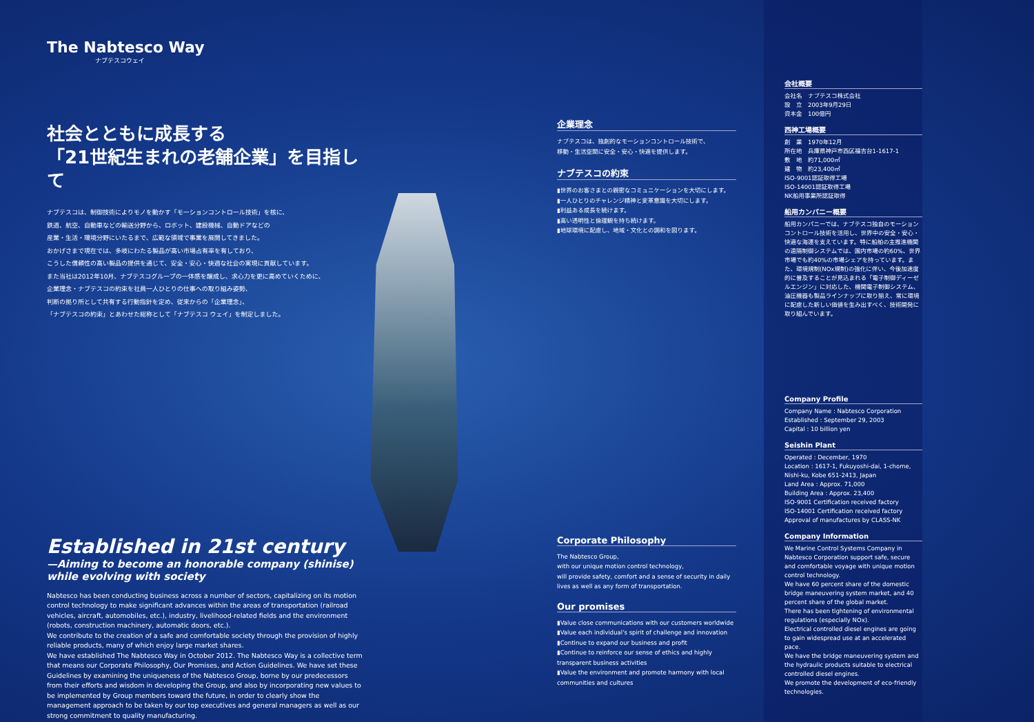The Nabtesco Way
ナブテスコウェイ
社会とともに成長する
「21世紀生まれの老舗企業」を目指して
ナブテスコは、制御技術によりモノを動かす「モーションコントロール技術」を核に、
鉄道、航空、自動車などの輸送分野から、ロボット、建設機械、自動ドアなどの
産業・生活・環境分野にいたるまで、広範な領域で事業を展開してきました。
おかげさまで現在では、多岐にわたる製品が高い市場占有率を有しており、
こうした信頼性の高い製品の提供を通じて、安全・安心・快適な社会の実現に貢献しています。
また当社は2012年10月、ナブテスコグループの一体感を醸成し、求心力を更に高めていくために、
企業理念・ナブテスコの約束を社員一人ひとりの仕事への取り組み姿勢、
判断の拠り所として共有する行動指針を定め、従来からの「企業理念」、
「ナブテスコの約束」とあわせた総称として「ナブテスコ ウェイ」を制定しました。
Established in 21st century
—Aiming to become an honorable company (shinise)
while evolving with society
Nabtesco has been conducting business across a number of sectors, capitalizing on its motion control technology to make significant advances within the areas of transportation (railroad vehicles, aircraft, automobiles, etc.), industry, livelihood-related fields and the environment (robots, construction machinery, automatic doors, etc.).
We contribute to the creation of a safe and comfortable society through the provision of highly reliable products, many of which enjoy large market shares.
We have established The Nabtesco Way in October 2012. The Nabtesco Way is a collective term that means our Corporate Philosophy, Our Promises, and Action Guidelines. We have set these Guidelines by examining the uniqueness of the Nabtesco Group, borne by our predecessors from their efforts and wisdom in developing the Group, and also by incorporating new values to be implemented by Group members toward the future, in order to clearly show the management approach to be taken by our top executives and general managers as well as our strong commitment to quality manufacturing.
企業理念
ナブテスコは、独創的なモーションコントロール技術で、
移動・生活空間に安全・安心・快適を提供します。
ナブテスコの約束
▮世界のお客さまとの親密なコミュニケーションを大切にします。
▮一人ひとりのチャレンジ精神と変革意識を大切にします。
▮利益ある成長を続けます。
▮高い透明性と倫理観を持ち続けます。
▮地球環境に配慮し、地域・文化との調和を図ります。
Corporate Philosophy
The Nabtesco Group,
with our unique motion control technology,
will provide safety, comfort and a sense of security in daily lives as well as any form of transportation.
Our promises
▮Value close communications with our customers worldwide
▮Value each individual's spirit of challenge and innovation
▮Continue to expand our business and profit
▮Continue to reinforce our sense of ethics and highly transparent business activities
▮Value the environment and promote harmony with local communities and cultures
会社概要
会社名　ナブテスコ株式会社
設　立　2003年9月29日
資本金　100億円
西神工場概要
創　業　1970年12月
所在地　兵庫県神戸市西区福吉台1-1617-1
敷　地　約71,000㎡
建　物　約23,400㎡
ISO-9001認証取得工場
ISO-14001認証取得工場
NK船用事業所認証取得
船用カンパニー概要
船用カンパニーでは、ナブテスコ独自のモーションコントロール技術を活用し、世界中の安全・安心・快適な海運を支えています。特に船舶の主推進機関の遠隔制御システムでは、国内市場の約60%、世界市場でも約40%の市場シェアを持っています。また、環境規制(NOx規制)の強化に伴い、今後加速度的に普及することが見込まれる「電子制御ディーゼルエンジン」に対応した、機関電子制御システム、油圧機器も製品ラインナップに取り揃え、常に環境に配慮した新しい価値を生み出すべく、技術開発に取り組んでいます。
Company Profile
Company Name : Nabtesco Corporation
Established : September 29, 2003
Capital : 10 billion yen
Seishin Plant
Operated : December, 1970
Location : 1617-1, Fukuyoshi-dai, 1-chome, Nishi-ku, Kobe 651-2413, Japan
Land Area : Approx. 71,000
Building Area : Approx. 23,400
ISO-9001 Certification received factory
ISO-14001 Certification received factory
Approval of manufactures by CLASS-NK
Company Information
We Marine Control Systems Company in Nabtesco Corporation support safe, secure and comfortable voyage with unique motion control technology.
We have 60 percent share of the domestic bridge maneuvering system market, and 40 percent share of the global market.
There has been tightening of environmental regulations (especially NOx).
Electrical controlled diesel engines are going to gain widespread use at an accelerated pace.
We have the bridge maneuvering system and the hydraulic products suitable to electrical controlled diesel engines.
We promote the development of eco-friendly technologies.